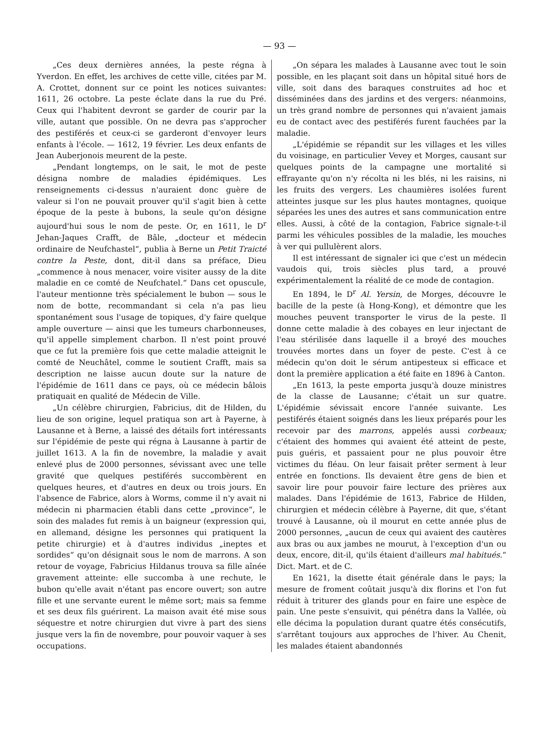— 93 —
„Ces deux dernières années, la peste régna à Yverdon. En effet, les archives de cette ville, citées par M. A. Crottet, donnent sur ce point les notices suivantes: 1611, 26 octobre. La peste éclate dans la rue du Pré. Ceux qui l'habitent devront se garder de courir par la ville, autant que possible. On ne devra pas s'approcher des pestiférés et ceux-ci se garderont d'envoyer leurs enfants à l'école. — 1612, 19 février. Les deux enfants de Jean Auberjonois meurent de la peste.
„Pendant longtemps, on le sait, le mot de peste désigna nombre de maladies épidémiques. Les renseignements ci-dessus n'auraient donc guère de valeur si l'on ne pouvait prouver qu'il s'agit bien à cette époque de la peste à bubons, la seule qu'on désigne aujourd'hui sous le nom de peste. Or, en 1611, le D<sup>r</sup> Jehan-Jaques Crafft, de Bâle, „docteur et médecin ordinaire de Neufchastel“, publia à Berne un Petit Traicté contre la Peste, dont, dit-il dans sa préface, Dieu „commence à nous menacer, voire visiter aussy de la dite maladie en ce comté de Neufchatel.“ Dans cet opuscule, l'auteur mentionne très spécialement le bubon — sous le nom de botte, recommandant si cela n'a pas lieu spontanément sous l'usage de topiques, d'y faire quelque ample ouverture — ainsi que les tumeurs charbonneuses, qu'il appelle simplement charbon. Il n'est point prouvé que ce fut la première fois que cette maladie atteignit le comté de Neuchâtel, comme le soutient Crafft, mais sa description ne laisse aucun doute sur la nature de l'épidémie de 1611 dans ce pays, où ce médecin bâlois pratiquait en qualité de Médecin de Ville.
„Un célèbre chirurgien, Fabricius, dit de Hilden, du lieu de son origine, lequel pratiqua son art à Payerne, à Lausanne et à Berne, a laissé des détails fort intéressants sur l'épidémie de peste qui régna à Lausanne à partir de juillet 1613. A la fin de novembre, la maladie y avait enlevé plus de 2000 personnes, sévissant avec une telle gravité que quelques pestiférés succombèrent en quelques heures, et d'autres en deux ou trois jours. En l'absence de Fabrice, alors à Worms, comme il n'y avait ni médecin ni pharmacien établi dans cette „province“, le soin des malades fut remis à un baigneur (expression qui, en allemand, désigne les personnes qui pratiquent la petite chirurgie) et à d'autres individus „ineptes et sordides“ qu'on désignait sous le nom de marrons. A son retour de voyage, Fabricius Hildanus trouva sa fille aînée gravement atteinte: elle succomba à une rechute, le bubon qu'elle avait n'étant pas encore ouvert; son autre fille et une servante eurent le même sort; mais sa femme et ses deux fils guérirent. La maison avait été mise sous séquestre et notre chirurgien dut vivre à part des siens jusque vers la fin de novembre, pour pouvoir vaquer à ses occupations.
„On sépara les malades à Lausanne avec tout le soin possible, en les plaçant soit dans un hôpital situé hors de ville, soit dans des baraques construites ad hoc et disséminées dans des jardins et des vergers: néanmoins, un très grand nombre de personnes qui n'avaient jamais eu de contact avec des pestiférés furent fauchées par la maladie.
„L'épidémie se répandit sur les villages et les villes du voisinage, en particulier Vevey et Morges, causant sur quelques points de la campagne une mortalité si effrayante qu'on n'y récolta ni les blés, ni les raisins, ni les fruits des vergers. Les chaumières isolées furent atteintes jusque sur les plus hautes montagnes, quoique séparées les unes des autres et sans communication entre elles. Aussi, à côté de la contagion, Fabrice signale-t-il parmi les véhicules possibles de la maladie, les mouches à ver qui pullulèrent alors.
Il est intéressant de signaler ici que c'est un médecin vaudois qui, trois siècles plus tard, a prouvé expérimentalement la réalité de ce mode de contagion.
En 1894, le D<sup>r</sup> Al. Yersin, de Morges, découvre le bacille de la peste (à Hong-Kong), et démontre que les mouches peuvent transporter le virus de la peste. Il donne cette maladie à des cobayes en leur injectant de l'eau stérilisée dans laquelle il a broyé des mouches trouvées mortes dans un foyer de peste. C'est à ce médecin qu'on doit le sérum antipesteux si efficace et dont la première application a été faite en 1896 à Canton.
„En 1613, la peste emporta jusqu'à douze ministres de la classe de Lausanne; c'était un sur quatre. L'épidémie sévissait encore l'année suivante. Les pestiférés étaient soignés dans les lieux préparés pour les recevoir par des marrons, appelés aussi corbeaux; c'étaient des hommes qui avaient été atteint de peste, puis guéris, et passaient pour ne plus pouvoir être victimes du fléau. On leur faisait prêter serment à leur entrée en fonctions. Ils devaient être gens de bien et savoir lire pour pouvoir faire lecture des prières aux malades. Dans l'épidémie de 1613, Fabrice de Hilden, chirurgien et médecin célèbre à Payerne, dit que, s'étant trouvé à Lausanne, où il mourut en cette année plus de 2000 personnes, „aucun de ceux qui avaient des cautères aux bras ou aux jambes ne mourut, à l'exception d'un ou deux, encore, dit-il, qu'ils étaient d'ailleurs mal habitués.“ Dict. Mart. et de C.
En 1621, la disette était générale dans le pays; la mesure de froment coûtait jusqu'à dix florins et l'on fut réduit à triturer des glands pour en faire une espèce de pain. Une peste s'ensuivit, qui pénétra dans la Vallée, où elle décima la population durant quatre étés consécutifs, s'arrêtant toujours aux approches de l'hiver. Au Chenit, les malades étaient abandonnés